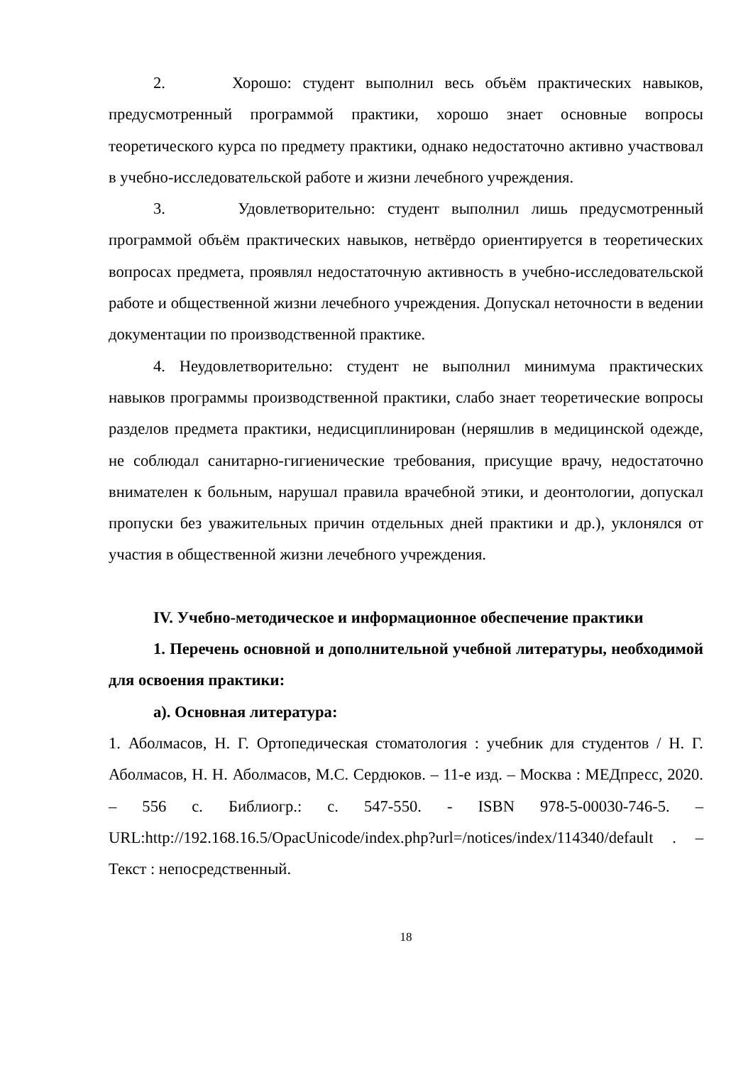2. Хорошо: студент выполнил весь объём практических навыков, предусмотренный программой практики, хорошо знает основные вопросы теоретического курса по предмету практики, однако недостаточно активно участвовал в учебно-исследовательской работе и жизни лечебного учреждения.
3. Удовлетворительно: студент выполнил лишь предусмотренный программой объём практических навыков, нетвёрдо ориентируется в теоретических вопросах предмета, проявлял недостаточную активность в учебно-исследовательской работе и общественной жизни лечебного учреждения. Допускал неточности в ведении документации по производственной практике.
4. Неудовлетворительно: студент не выполнил минимума практических навыков программы производственной практики, слабо знает теоретические вопросы разделов предмета практики, недисциплинирован (неряшлив в медицинской одежде, не соблюдал санитарно-гигиенические требования, присущие врачу, недостаточно внимателен к больным, нарушал правила врачебной этики, и деонтологии, допускал пропуски без уважительных причин отдельных дней практики и др.), уклонялся от участия в общественной жизни лечебного учреждения.
IV. Учебно-методическое и информационное обеспечение практики
1. Перечень основной и дополнительной учебной литературы, необходимой для освоения практики:
а). Основная литература:
1. Аболмасов, Н. Г. Ортопедическая стоматология : учебник для студентов / Н. Г. Аболмасов, Н. Н. Аболмасов, М.С. Сердюков. – 11-е изд. – Москва : МЕДпресс, 2020. – 556 с. Библиогр.: с. 547-550. - ISBN 978-5-00030-746-5. – URL:http://192.168.16.5/OpacUnicode/index.php?url=/notices/index/114340/default . – Текст : непосредственный.
18